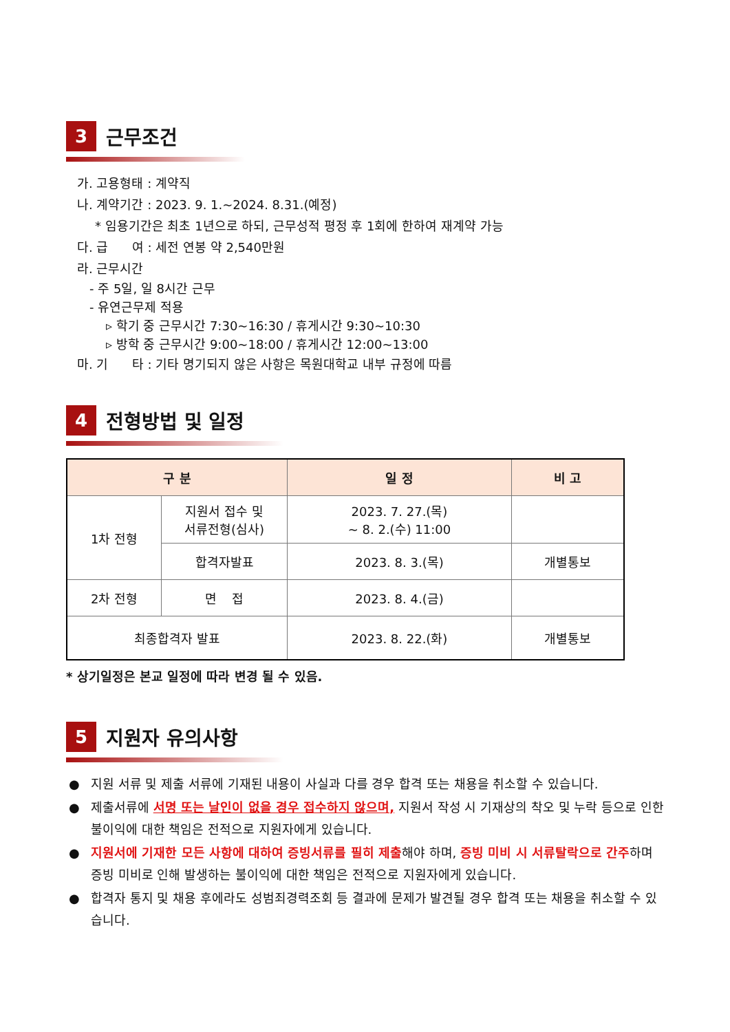3
근무조건
가. 고용형태 : 계약직
나. 계약기간 : 2023. 9. 1.~2024. 8.31.(예정)
* 임용기간은 최초 1년으로 하되, 근무성적 평정 후 1회에 한하여 재계약 가능
다. 급 여 : 세전 연봉 약 2,540만원
라. 근무시간
- 주 5일, 일 8시간 근무
- 유연근무제 적용
▹ 학기 중 근무시간 7:30~16:30 / 휴게시간 9:30~10:30
▹ 방학 중 근무시간 9:00~18:00 / 휴게시간 12:00~13:00
마. 기 타 : 기타 명기되지 않은 사항은 목원대학교 내부 규정에 따름
4
전형방법 및 일정
| 구 분 | | 일 정 | 비 고 |
| --- | --- | --- | --- |
| 1차 전형 | 지원서 접수 및 서류전형(심사) | 2023. 7. 27.(목) ~ 8. 2.(수) 11:00 | |
| | 합격자발표 | 2023. 8. 3.(목) | 개별통보 |
| 2차 전형 | 면 접 | 2023. 8. 4.(금) | |
| 최종합격자 발표 | | 2023. 8. 22.(화) | 개별통보 |
* 상기일정은 본교 일정에 따라 변경 될 수 있음.
5
지원자 유의사항
● 지원 서류 및 제출 서류에 기재된 내용이 사실과 다를 경우 합격 또는 채용을 취소할 수 있습니다.
● 제출서류에 서명 또는 날인이 없을 경우 접수하지 않으며, 지원서 작성 시 기재상의 착오 및 누락 등으로 인한 불이익에 대한 책임은 전적으로 지원자에게 있습니다.
● 지원서에 기재한 모든 사항에 대하여 증빙서류를 필히 제출해야 하며, 증빙 미비 시 서류탈락으로 간주하며 증빙 미비로 인해 발생하는 불이익에 대한 책임은 전적으로 지원자에게 있습니다.
● 합격자 통지 및 채용 후에라도 성범죄경력조회 등 결과에 문제가 발견될 경우 합격 또는 채용을 취소할 수 있습니다.